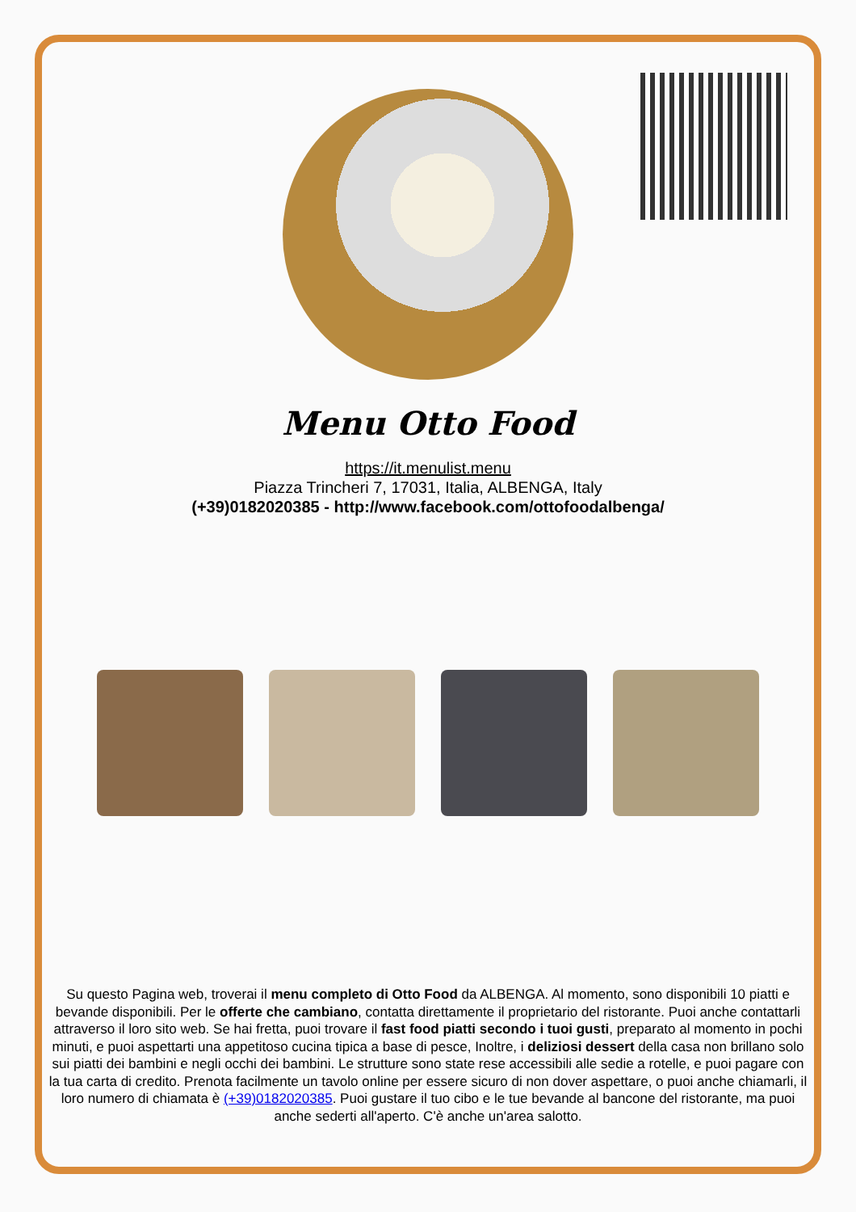Menu Otto Food
https://it.menulist.menu
Piazza Trincheri 7, 17031, Italia, ALBENGA, Italy
(+39)0182020385 - http://www.facebook.com/ottofoodalbenga/
Su questo Pagina web, troverai il menu completo di Otto Food da ALBENGA. Al momento, sono disponibili 10 piatti e bevande disponibili. Per le offerte che cambiano, contatta direttamente il proprietario del ristorante. Puoi anche contattarli attraverso il loro sito web. Se hai fretta, puoi trovare il fast food piatti secondo i tuoi gusti, preparato al momento in pochi minuti, e puoi aspettarti una appetitoso cucina tipica a base di pesce, Inoltre, i deliziosi dessert della casa non brillano solo sui piatti dei bambini e negli occhi dei bambini. Le strutture sono state rese accessibili alle sedie a rotelle, e puoi pagare con la tua carta di credito. Prenota facilmente un tavolo online per essere sicuro di non dover aspettare, o puoi anche chiamarli, il loro numero di chiamata è (+39)0182020385. Puoi gustare il tuo cibo e le tue bevande al bancone del ristorante, ma puoi anche sederti all'aperto. C'è anche un'area salotto.